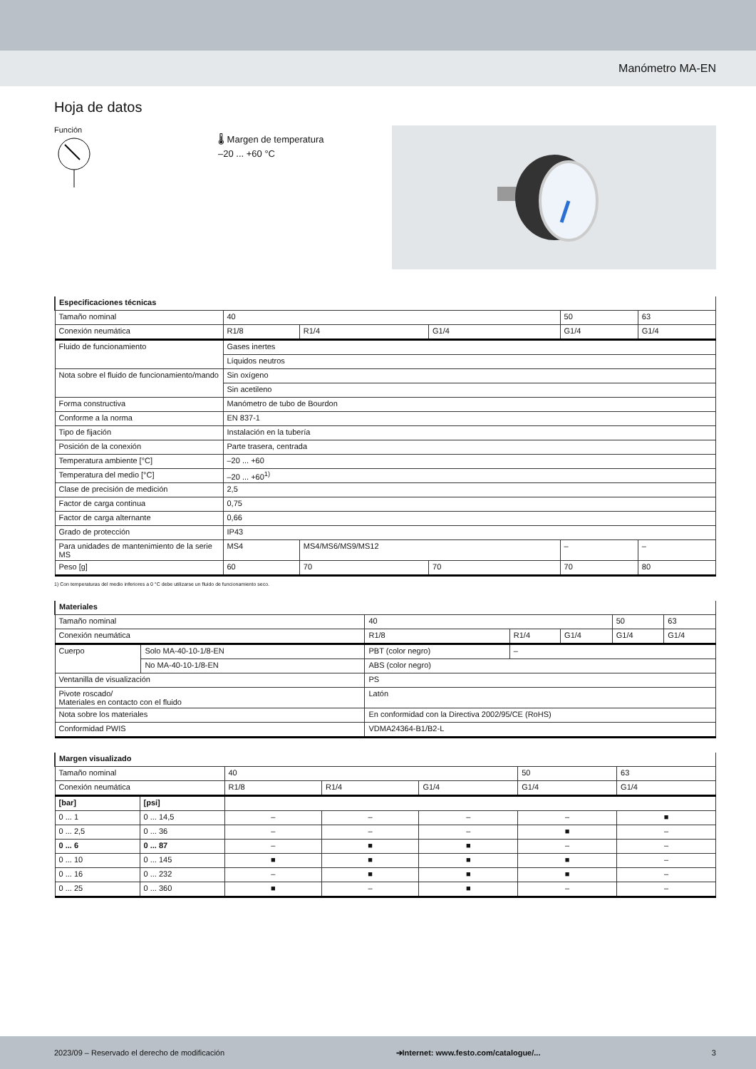Manómetro MA-EN
Hoja de datos
Función
🌡 Margen de temperatura
–20 ... +60 °C
| Especificaciones técnicas | | | | | |
| Tamaño nominal | 40 | | | 50 | 63 |
| Conexión neumática | R1/8 | R1/4 | G1/4 | G1/4 | G1/4 |
| Fluido de funcionamiento | Gases inertes | | | | |
| | Líquidos neutros | | | | |
| Nota sobre el fluido de funcionamiento/mando | Sin oxígeno | | | | |
| | Sin acetileno | | | | |
| Forma constructiva | Manómetro de tubo de Bourdon | | | | |
| Conforme a la norma | EN 837-1 | | | | |
| Tipo de fijación | Instalación en la tubería | | | | |
| Posición de la conexión | Parte trasera, centrada | | | | |
| Temperatura ambiente [°C] | –20 ... +60 | | | | |
| Temperatura del medio [°C] | –20 ... +60<sup>1)</sup> | | | | |
| Clase de precisión de medición | 2,5 | | | | |
| Factor de carga continua | 0,75 | | | | |
| Factor de carga alternante | 0,66 | | | | |
| Grado de protección | IP43 | | | | |
| Para unidades de mantenimiento de la serie MS | MS4 | MS4/MS6/MS9/MS12 | | – | – |
| Peso [g] | 60 | 70 | 70 | 70 | 80 |
1) Con temperaturas del medio inferiores a 0 °C debe utilizarse un fluido de funcionamiento seco.
| Materiales | | | | | | |
| Tamaño nominal | | 40 | | | 50 | 63 |
| Conexión neumática | | R1/8 | R1/4 | G1/4 | G1/4 | G1/4 |
| Cuerpo | Solo MA-40-10-1/8-EN | PBT (color negro) | – | | | |
| | No MA-40-10-1/8-EN | ABS (color negro) | | | | |
| Ventanilla de visualización | | PS | | | | |
| Pivote roscado/ Materiales en contacto con el fluido | | Latón | | | | |
| Nota sobre los materiales | | En conformidad con la Directiva 2002/95/CE (RoHS) | | | | |
| Conformidad PWIS | | VDMA24364-B1/B2-L | | | | |
| Margen visualizado | | | | | | |
| Tamaño nominal | | 40 | | | 50 | 63 |
| Conexión neumática | | R1/8 | R1/4 | G1/4 | G1/4 | G1/4 |
| [bar] | [psi] | | | | | |
| 0 ... 1 | 0 ... 14,5 | – | – | – | – | ■ |
| 0 ... 2,5 | 0 ... 36 | – | – | – | ■ | – |
| 0 ... 6 | 0 ... 87 | – | ■ | ■ | – | – |
| 0 ... 10 | 0 ... 145 | ■ | ■ | ■ | ■ | – |
| 0 ... 16 | 0 ... 232 | – | ■ | ■ | ■ | – |
| 0 ... 25 | 0 ... 360 | ■ | – | ■ | – | – |
2023/09 – Reservado el derecho de modificación ➔Internet: www.festo.com/catalogue/... 3